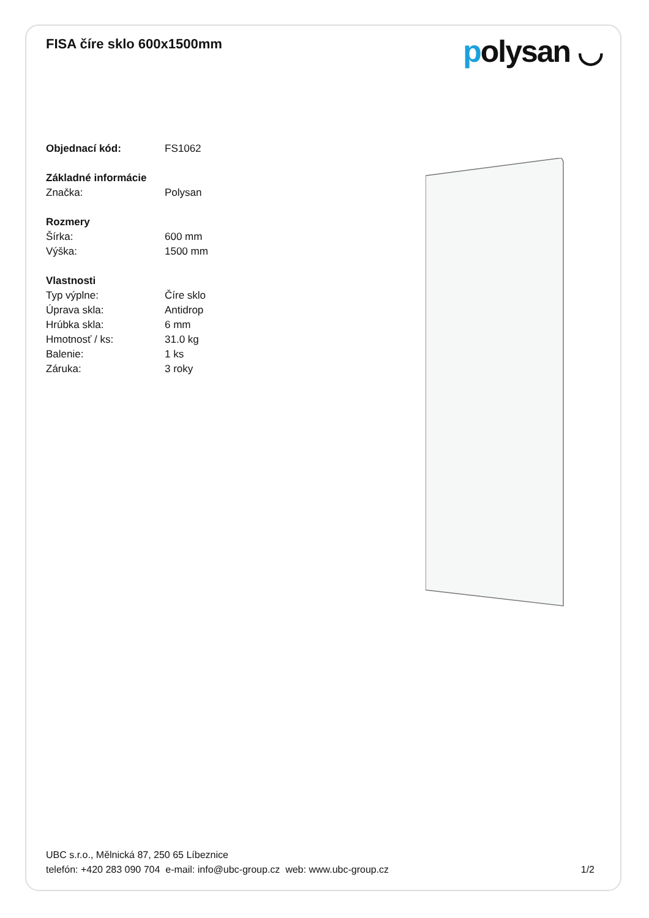FISA číre sklo 600x1500mm
polysan ◡
| Objednací kód: | FS1062 |
| Základné informácie | |
| Značka: | Polysan |
| Rozmery | |
| Šírka: | 600 mm |
| Výška: | 1500 mm |
| Vlastnosti | |
| Typ výplne: | Číre sklo |
| Úprava skla: | Antidrop |
| Hrúbka skla: | 6 mm |
| Hmotnosť / ks: | 31.0 kg |
| Balenie: | 1 ks |
| Záruka: | 3 roky |
UBC s.r.o., Mělnická 87, 250 65 Líbeznice
telefón: +420 283 090 704 e-mail: info@ubc-group.cz web: www.ubc-group.cz 1/2